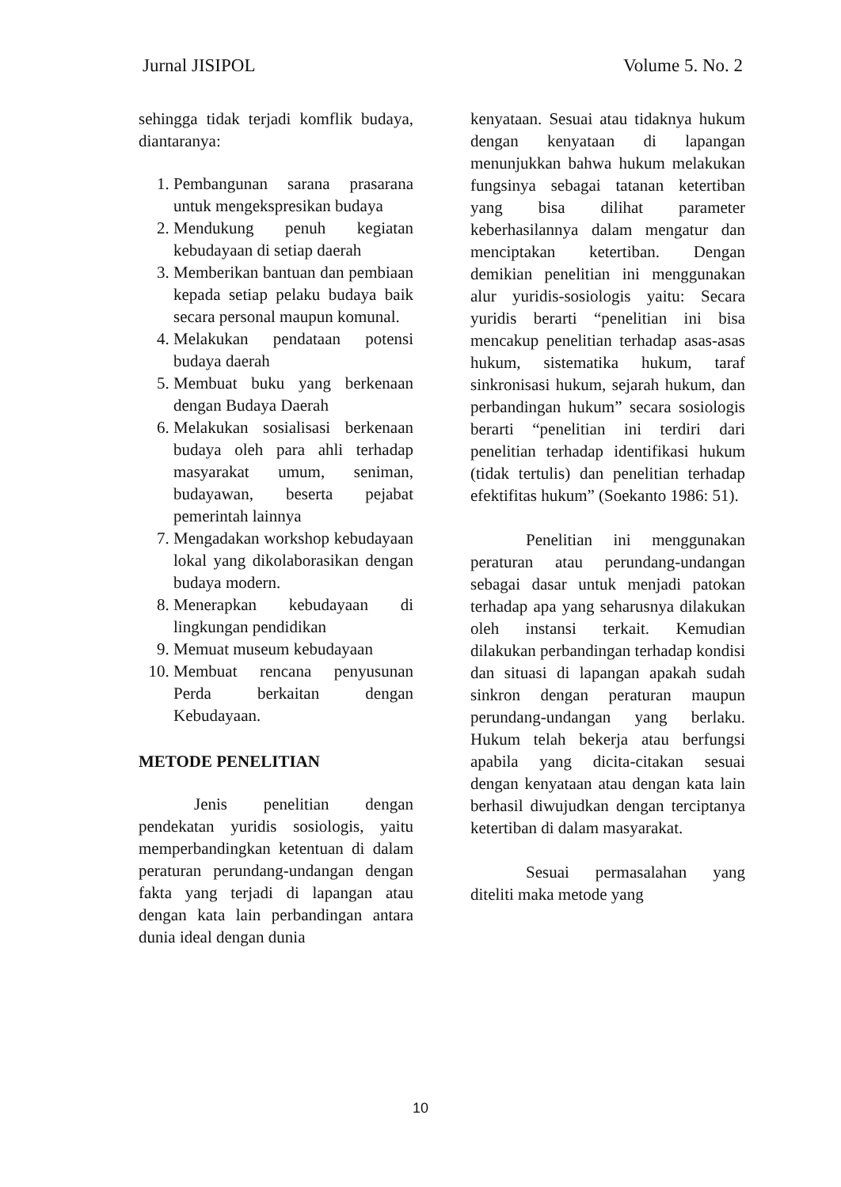Jurnal JISIPOL Volume 5. No. 2
sehingga tidak terjadi komflik budaya, diantaranya:
1. Pembangunan sarana prasarana untuk mengekspresikan budaya
2. Mendukung penuh kegiatan kebudayaan di setiap daerah
3. Memberikan bantuan dan pembiaan kepada setiap pelaku budaya baik secara personal maupun komunal.
4. Melakukan pendataan potensi budaya daerah
5. Membuat buku yang berkenaan dengan Budaya Daerah
6. Melakukan sosialisasi berkenaan budaya oleh para ahli terhadap masyarakat umum, seniman, budayawan, beserta pejabat pemerintah lainnya
7. Mengadakan workshop kebudayaan lokal yang dikolaborasikan dengan budaya modern.
8. Menerapkan kebudayaan di lingkungan pendidikan
9. Memuat museum kebudayaan
10. Membuat rencana penyusunan Perda berkaitan dengan Kebudayaan.
METODE PENELITIAN
Jenis penelitian dengan pendekatan yuridis sosiologis, yaitu memperbandingkan ketentuan di dalam peraturan perundang-undangan dengan fakta yang terjadi di lapangan atau dengan kata lain perbandingan antara dunia ideal dengan dunia
kenyataan. Sesuai atau tidaknya hukum dengan kenyataan di lapangan menunjukkan bahwa hukum melakukan fungsinya sebagai tatanan ketertiban yang bisa dilihat parameter keberhasilannya dalam mengatur dan menciptakan ketertiban. Dengan demikian penelitian ini menggunakan alur yuridis-sosiologis yaitu: Secara yuridis berarti “penelitian ini bisa mencakup penelitian terhadap asas-asas hukum, sistematika hukum, taraf sinkronisasi hukum, sejarah hukum, dan perbandingan hukum” secara sosiologis berarti “penelitian ini terdiri dari penelitian terhadap identifikasi hukum (tidak tertulis) dan penelitian terhadap efektifitas hukum” (Soekanto 1986: 51).
Penelitian ini menggunakan peraturan atau perundang-undangan sebagai dasar untuk menjadi patokan terhadap apa yang seharusnya dilakukan oleh instansi terkait. Kemudian dilakukan perbandingan terhadap kondisi dan situasi di lapangan apakah sudah sinkron dengan peraturan maupun perundang-undangan yang berlaku. Hukum telah bekerja atau berfungsi apabila yang dicita-citakan sesuai dengan kenyataan atau dengan kata lain berhasil diwujudkan dengan terciptanya ketertiban di dalam masyarakat.
Sesuai permasalahan yang diteliti maka metode yang
10